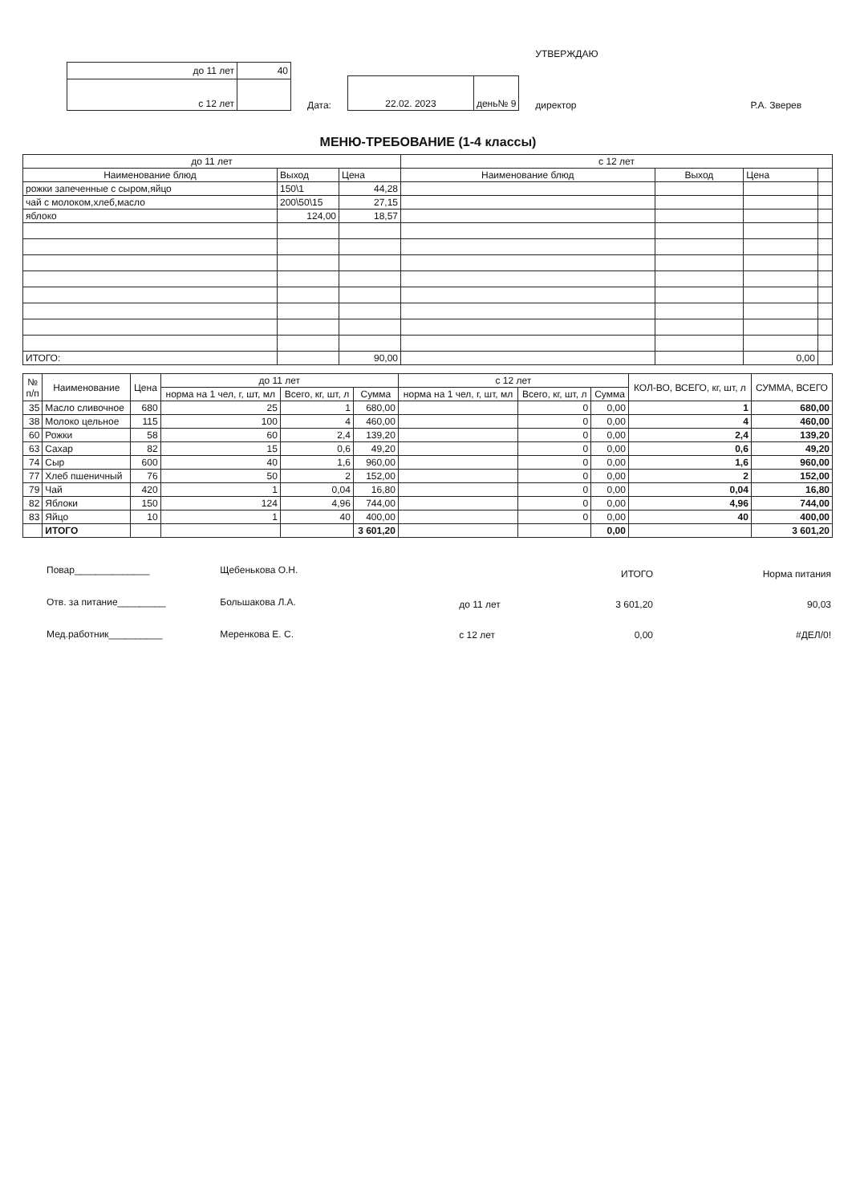| до 11 лет | 40 |
| с 12 лет | |
Дата:
| 22.02. 2023 | день№ 9 |
УТВЕРЖДАЮ
директор
Р.А. Зверев
МЕНЮ-ТРЕБОВАНИЕ (1-4 классы)
| до 11 лет | | | с 12 лет | | | |
| Наименование блюд | Выход | Цена | Наименование блюд | Выход | Цена | |
| рожки запеченные с сыром,яйцо | 150\1 | 44,28 | | | | |
| чай с молоком,хлеб,масло | 200\50\15 | 27,15 | | | | |
| яблоко | 124,00 | 18,57 | | | | |
| ИТОГО: | | 90,00 | | | 0,00 | |
| № п/п | Наименование | Цена | до 11 лет | | | с 12 лет | | | КОЛ-ВО, ВСЕГО, кг, шт, л | СУММА, ВСЕГО |
| --- | --- | --- | --- | --- | --- | --- | --- | --- | --- | --- |
| | | | норма на 1 чел, г, шт, мл | Всего, кг, шт, л | Сумма | норма на 1 чел, г, шт, мл | Всего, кг, шт, л | Сумма | | |
| 35 | Масло сливочное | 680 | 25 | 1 | 680,00 | | 0 | 0,00 | 1 | 680,00 |
| 38 | Молоко цельное | 115 | 100 | 4 | 460,00 | | 0 | 0,00 | 4 | 460,00 |
| 60 | Рожки | 58 | 60 | 2,4 | 139,20 | | 0 | 0,00 | 2,4 | 139,20 |
| 63 | Сахар | 82 | 15 | 0,6 | 49,20 | | 0 | 0,00 | 0,6 | 49,20 |
| 74 | Сыр | 600 | 40 | 1,6 | 960,00 | | 0 | 0,00 | 1,6 | 960,00 |
| 77 | Хлеб пшеничный | 76 | 50 | 2 | 152,00 | | 0 | 0,00 | 2 | 152,00 |
| 79 | Чай | 420 | 1 | 0,04 | 16,80 | | 0 | 0,00 | 0,04 | 16,80 |
| 82 | Яблоки | 150 | 124 | 4,96 | 744,00 | | 0 | 0,00 | 4,96 | 744,00 |
| 83 | Яйцо | 10 | 1 | 40 | 400,00 | | 0 | 0,00 | 40 | 400,00 |
| | ИТОГО | | | | 3 601,20 | | | 0,00 | | 3 601,20 |
Повар______________
Отв. за питание_________
Мед.работник__________
Щебенькова О.Н.
Большакова Л.А.
Меренкова Е. С.
| | ИТОГО | Норма питания |
| до 11 лет | 3 601,20 | 90,03 |
| с 12 лет | 0,00 | #ДЕЛ/0! |